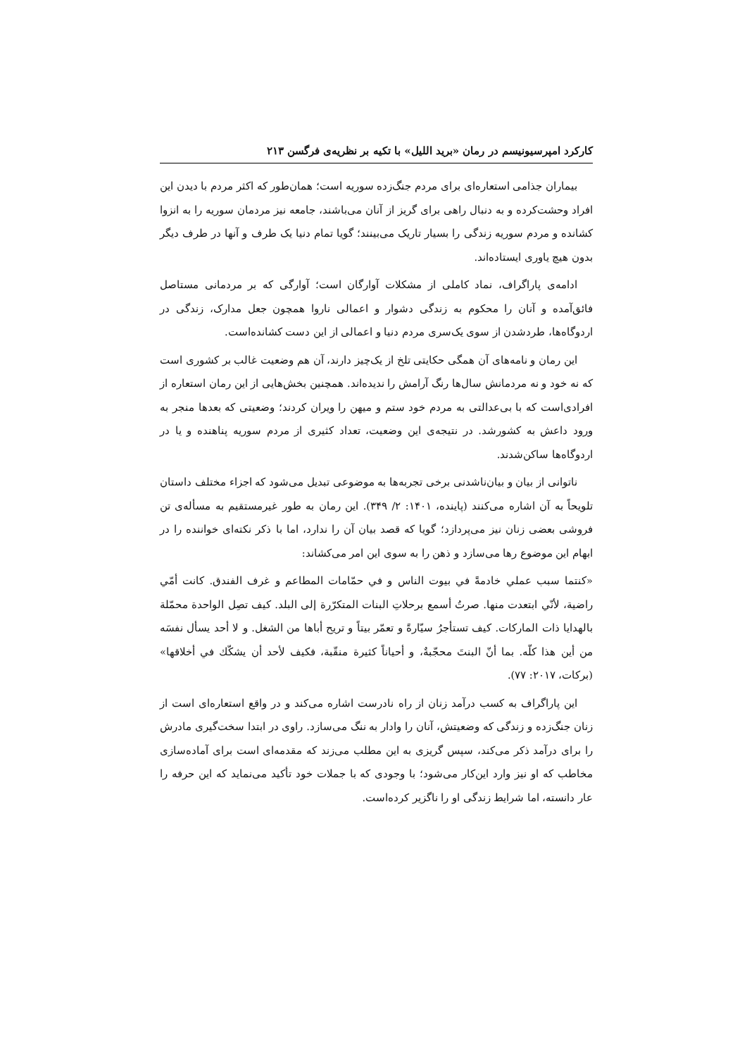کارکرد امپرسیونیسم در رمان «برید اللیل» با تکیه بر نظریه‌ی فرگسن ۲۱۳
بیماران جذامی استعاره‌ای برای مردم جنگ‌زده سوریه است؛ همان‌طور که اکثر مردم با دیدن این افراد وحشت‌کرده و به دنبال راهی برای گریز از آنان می‌باشند، جامعه نیز مردمان سوریه را به انزوا کشانده و مردم سوریه زندگی را بسیار تاریک می‌بینند؛ گویا تمام دنیا یک طرف و آنها در طرف دیگر بدون هیچ یاوری ایستاده‌اند.
ادامه‌ی پاراگراف، نماد کاملی از مشکلات آوارگان است؛ آوارگی که بر مردمانی مستاصل فائق‌آمده و آنان را محکوم به زندگی دشوار و اعمالی ناروا همچون جعل مدارک، زندگی در اردوگاه‌ها، طردشدن از سوی یک‌سری مردم دنیا و اعمالی از این دست کشانده‌است.
این رمان و نامه‌های آن همگی حکایتی تلخ از یک‌چیز دارند، آن هم وضعیت غالب بر کشوری است که نه خود و نه مردمانش سال‌ها رنگ آرامش را ندیده‌اند. همچنین بخش‌هایی از این رمان استعاره از افرادی‌است که با بی‌عدالتی به مردم خود ستم و میهن را ویران کردند؛ وضعیتی که بعدها منجر به ورود داعش به کشورشد. در نتیجه‌ی این وضعیت، تعداد کثیری از مردم سوریه پناهنده و یا در اردوگاه‌ها ساکن‌شدند.
ناتوانی از بیان و بیان‌ناشدنی برخی تجربه‌ها به موضوعی تبدیل می‌شود که اجزاء مختلف داستان تلویحاً به آن اشاره می‌کنند (پاینده، ۱۴۰۱: ۲/ ۳۴۹). این رمان به طور غیرمستقیم به مسأله‌ی تن فروشی بعضی زنان نیز می‌پردازد؛ گویا که قصد بیان آن را ندارد، اما با ذکر نکته‌ای خواننده را در ابهام این موضوع رها می‌سازد و ذهن را به سوی این امر می‌کشاند:
«کنتما سبب عملي خادمةً في بیوت الناس و في حمّامات المطاعم و غرف الفندق. کانت أمّي راضیة، لأنّي ابتعدت منها. صرتُ أسمع برحلاتِ البنات المتکرّرة إلی البلد. کیف تصِل الواحدة محمّلة بالهدایا ذات المارکات. کیف تستأجرُ سیّارةً و تعمّر بیتاً و تریح أباها من الشغل. و لا أحد یسأل نفسَه من أین هذا کلّه. بما أنّ البنتَ محجّبةٌ، و أحیاناً کثیرة منقّبة، فکیف لأحد أن یشکّك في أخلاقها» (برکات، ۲۰۱۷: ۷۷).
این پاراگراف به کسب درآمد زنان از راه نادرست اشاره می‌کند و در واقع استعاره‌ای است از زنان جنگ‌زده و زندگی که وضعیتش، آنان را وادار به ننگ می‌سازد. راوی در ابتدا سخت‌گیری مادرش را برای درآمد ذکر می‌کند، سپس گریزی به این مطلب می‌زند که مقدمه‌ای است برای آماده‌سازی مخاطب که او نیز وارد این‌کار می‌شود؛ با وجودی که با جملات خود تأکید می‌نماید که این حرفه را عار دانسته، اما شرایط زندگی او را ناگزیر کرده‌است.